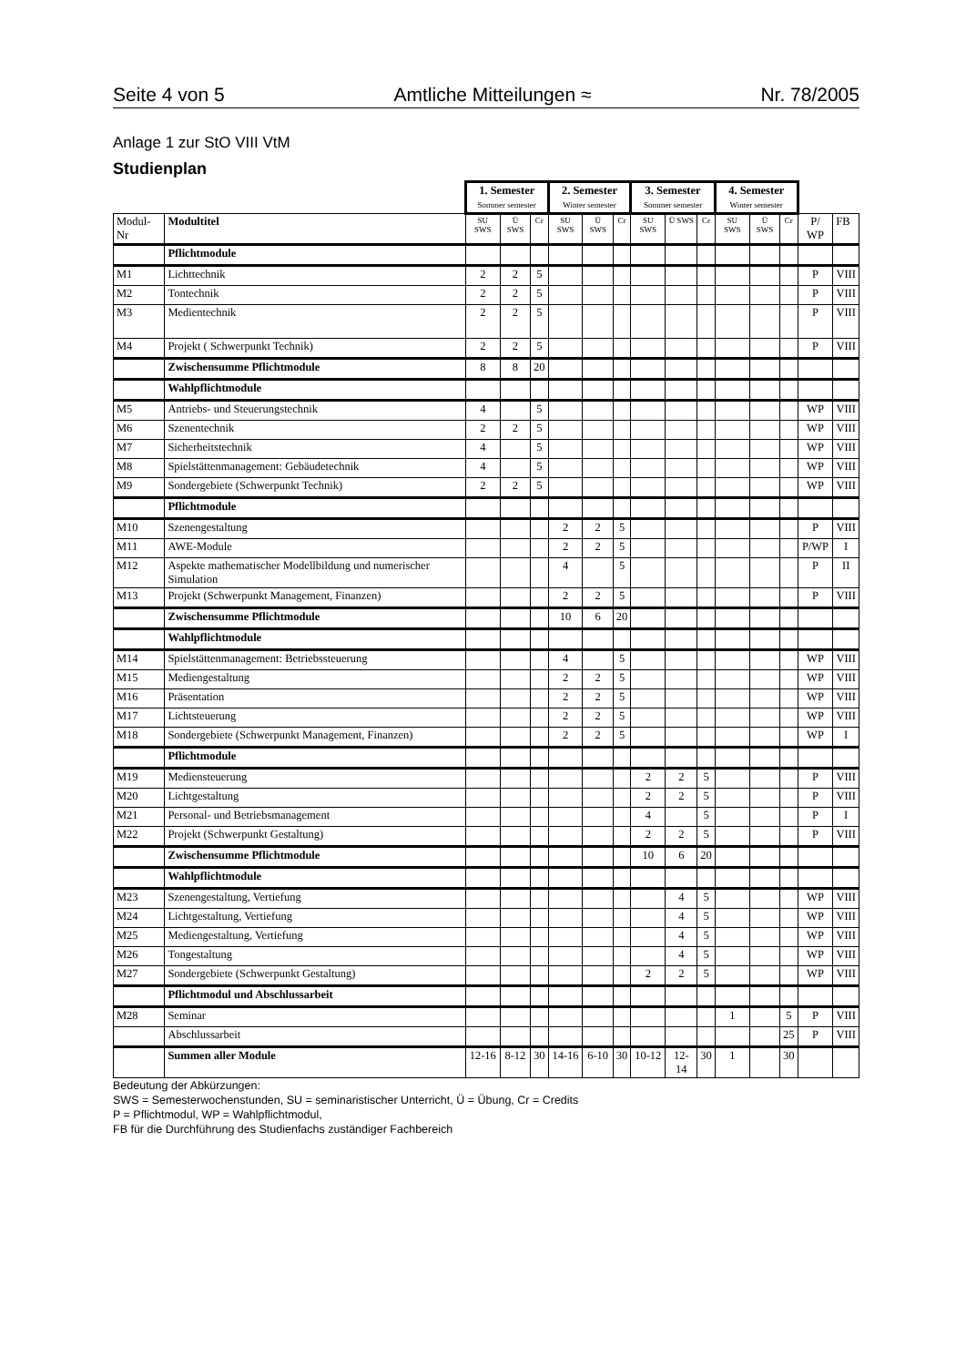Seite 4 von 5 Amtliche Mitteilungen ≈ Nr. 78/2005
Anlage 1 zur StO VIII VtM
Studienplan
| | | 1. Semester Sommer semester | | | 2. Semester Winter semester | | | 3. Semester Sommer semester | | | 4. Semester Winter semester | | | | |
| Modul-Nr | Modultitel | SU SWS | Ü SWS | Cr | SU SWS | Ü SWS | Cr | SU SWS | Ü SWS | Cr | SU SWS | Ü SWS | Cr | P/ WP | FB |
| | Pflichtmodule | | | | | | | | | | | | | | |
| M1 | Lichttechnik | 2 | 2 | 5 | | | | | | | | | | P | VIII |
| M2 | Tontechnik | 2 | 2 | 5 | | | | | | | | | | P | VIII |
| M3 | Medientechnik | 2 | 2 | 5 | | | | | | | | | | P | VIII |
| M4 | Projekt ( Schwerpunkt Technik) | 2 | 2 | 5 | | | | | | | | | | P | VIII |
| | Zwischensumme Pflichtmodule | 8 | 8 | 20 | | | | | | | | | | | |
| | Wahlpflichtmodule | | | | | | | | | | | | | | |
| M5 | Antriebs- und Steuerungstechnik | 4 | | 5 | | | | | | | | | | WP | VIII |
| M6 | Szenentechnik | 2 | 2 | 5 | | | | | | | | | | WP | VIII |
| M7 | Sicherheitstechnik | 4 | | 5 | | | | | | | | | | WP | VIII |
| M8 | Spielstättenmanagement: Gebäudetechnik | 4 | | 5 | | | | | | | | | | WP | VIII |
| M9 | Sondergebiete (Schwerpunkt Technik) | 2 | 2 | 5 | | | | | | | | | | WP | VIII |
| | Pflichtmodule | | | | | | | | | | | | | | |
| M10 | Szenengestaltung | | | | 2 | 2 | 5 | | | | | | | P | VIII |
| M11 | AWE-Module | | | | 2 | 2 | 5 | | | | | | | P/WP | I |
| M12 | Aspekte mathematischer Modellbildung und numerischer Simulation | | | | 4 | | 5 | | | | | | | P | II |
| M13 | Projekt (Schwerpunkt Management, Finanzen) | | | | 2 | 2 | 5 | | | | | | | P | VIII |
| | Zwischensumme Pflichtmodule | | | | 10 | 6 | 20 | | | | | | | | |
| | Wahlpflichtmodule | | | | | | | | | | | | | | |
| M14 | Spielstättenmanagement: Betriebssteuerung | | | | 4 | | 5 | | | | | | | WP | VIII |
| M15 | Mediengestaltung | | | | 2 | 2 | 5 | | | | | | | WP | VIII |
| M16 | Präsentation | | | | 2 | 2 | 5 | | | | | | | WP | VIII |
| M17 | Lichtsteuerung | | | | 2 | 2 | 5 | | | | | | | WP | VIII |
| M18 | Sondergebiete (Schwerpunkt Management, Finanzen) | | | | 2 | 2 | 5 | | | | | | | WP | I |
| | Pflichtmodule | | | | | | | | | | | | | | |
| M19 | Mediensteuerung | | | | | | | 2 | 2 | 5 | | | | P | VIII |
| M20 | Lichtgestaltung | | | | | | | 2 | 2 | 5 | | | | P | VIII |
| M21 | Personal- und Betriebsmanagement | | | | | | | 4 | | 5 | | | | P | I |
| M22 | Projekt (Schwerpunkt Gestaltung) | | | | | | | 2 | 2 | 5 | | | | P | VIII |
| | Zwischensumme Pflichtmodule | | | | | | | 10 | 6 | 20 | | | | | |
| | Wahlpflichtmodule | | | | | | | | | | | | | | |
| M23 | Szenengestaltung, Vertiefung | | | | | | | | 4 | 5 | | | | WP | VIII |
| M24 | Lichtgestaltung, Vertiefung | | | | | | | | 4 | 5 | | | | WP | VIII |
| M25 | Mediengestaltung, Vertiefung | | | | | | | | 4 | 5 | | | | WP | VIII |
| M26 | Tongestaltung | | | | | | | | 4 | 5 | | | | WP | VIII |
| M27 | Sondergebiete (Schwerpunkt Gestaltung) | | | | | | | 2 | 2 | 5 | | | | WP | VIII |
| | Pflichtmodul und Abschlussarbeit | | | | | | | | | | | | | | |
| M28 | Seminar | | | | | | | | | | 1 | | 5 | P | VIII |
| | Abschlussarbeit | | | | | | | | | | | | 25 | P | VIII |
| | Summen aller Module | 12-16 | 8-12 | 30 | 14-16 | 6-10 | 30 | 10-12 | 12-14 | 30 | 1 | | 30 | | |
Bedeutung der Abkürzungen:
SWS = Semesterwochenstunden, SU = seminaristischer Unterricht, Ü = Übung, Cr = Credits
P = Pflichtmodul, WP = Wahlpflichtmodul,
FB für die Durchführung des Studienfachs zuständiger Fachbereich